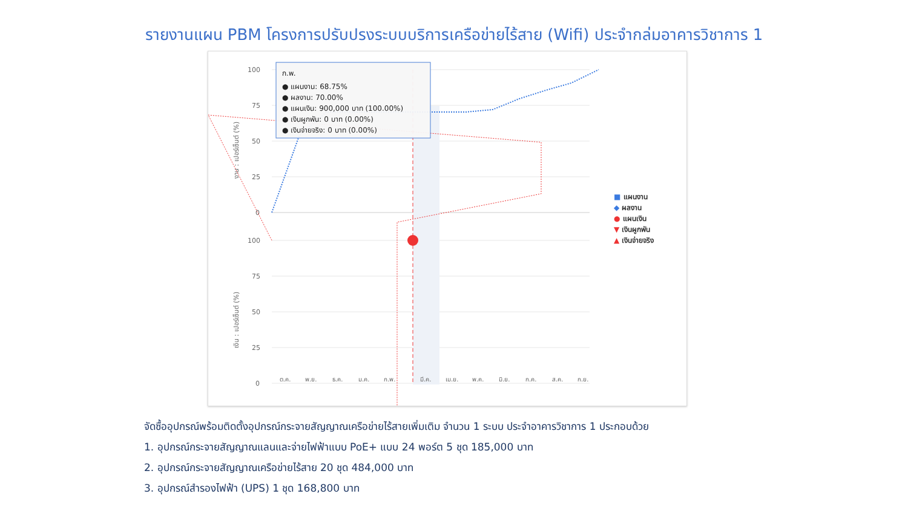รายงานแผน PBM โครงการปรับปรงระบบบริการเครือข่ายไร้สาย (Wifi) ประจำกล่มอาคารวิชาการ 1
100
75
50
25
0
100
75
50
25
0
งาน : เปอร์เซ็นต์ (%)
เงิน : เปอร์เซ็นต์ (%)
ต.ค.
พ.ย.
ธ.ค.
ม.ค.
ก.พ.
มี.ค.
เม.ย.
พ.ค.
มิ.ย.
ก.ค.
ส.ค.
ก.ย.
ก.พ.
● แผนงาน: 68.75%
● ผลงาน: 70.00%
● แผนเงิน: 900,000 บาท (100.00%)
● เงินผูกพัน: 0 บาท (0.00%)
● เงินจ่ายจริง: 0 บาท (0.00%)
■ แผนงาน
◆ ผลงาน
● แผนเงิน
▼ เงินผูกพัน
▲ เงินจ่ายจริง
จัดซื้ออุปกรณ์พร้อมติดตั้งอุปกรณ์กระจายสัญญาณเครือข่ายไร้สายเพิ่มเติม จำนวน 1 ระบบ ประจำอาคารวิชาการ 1 ประกอบด้วย
1. อุปกรณ์กระจายสัญญาณแลนและจ่ายไฟฟ้าแบบ PoE+ แบบ 24 พอร์ต 5 ชุด 185,000 บาท
2. อุปกรณ์กระจายสัญญาณเครือข่ายไร้สาย 20 ชุด 484,000 บาท
3. อุปกรณ์สำรองไฟฟ้า (UPS) 1 ชุด 168,800 บาท